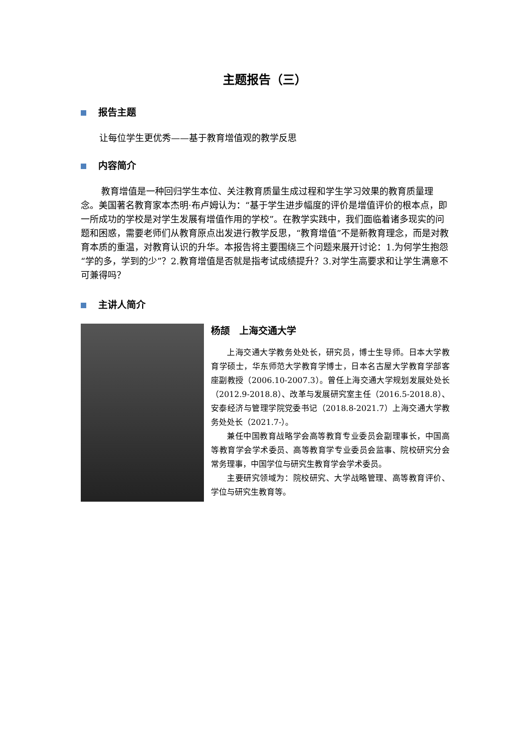主题报告（三）
报告主题
让每位学生更优秀——基于教育增值观的教学反思
内容简介
教育增值是一种回归学生本位、关注教育质量生成过程和学生学习效果的教育质量理念。美国著名教育家本杰明·布卢姆认为：“基于学生进步幅度的评价是增值评价的根本点，即一所成功的学校是对学生发展有增值作用的学校”。在教学实践中，我们面临着诸多现实的问题和困惑，需要老师们从教育原点出发进行教学反思，“教育增值”不是新教育理念，而是对教育本质的重温，对教育认识的升华。本报告将主要围绕三个问题来展开讨论：1.为何学生抱怨“学的多，学到的少”？2.教育增值是否就是指考试成绩提升？3.对学生高要求和让学生满意不可兼得吗？
主讲人简介
杨颉　上海交通大学
上海交通大学教务处处长，研究员，博士生导师。日本大学教育学硕士，华东师范大学教育学博士，日本名古屋大学教育学部客座副教授（2006.10-2007.3）。曾任上海交通大学规划发展处处长（2012.9-2018.8）、改革与发展研究室主任（2016.5-2018.8）、安泰经济与管理学院党委书记（2018.8-2021.7）上海交通大学教务处处长（2021.7-）。
兼任中国教育战略学会高等教育专业委员会副理事长，中国高等教育学会学术委员、高等教育学专业委员会监事、院校研究分会常务理事，中国学位与研究生教育学会学术委员。
主要研究领域为：院校研究、大学战略管理、高等教育评价、学位与研究生教育等。